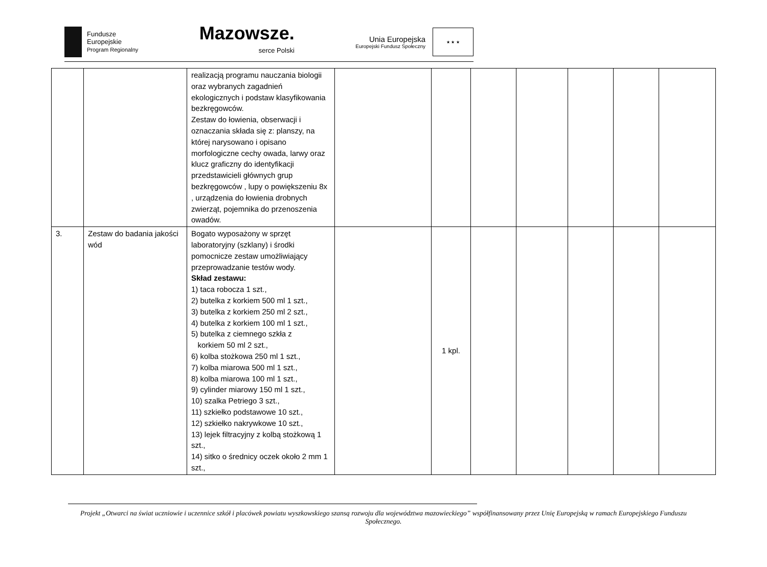Fundusze
Europejskie
Program Regionalny
Mazowsze.
serce Polski
Unia Europejska
Europejski Fundusz Społeczny
★ ★ ★
| | | realizacją programu nauczania biologii oraz wybranych zagadnień ekologicznych i podstaw klasyfikowania bezkręgowców. Zestaw do łowienia, obserwacji i oznaczania składa się z: planszy, na której narysowano i opisano morfologiczne cechy owada, larwy oraz klucz graficzny do identyfikacji przedstawicieli głównych grup bezkręgowców , lupy o powiększeniu 8x , urządzenia do łowienia drobnych zwierząt, pojemnika do przenoszenia owadów. | | | | | | | |
| 3. | Zestaw do badania jakości wód | Bogato wyposażony w sprzęt laboratoryjny (szklany) i środki pomocnicze zestaw umożliwiający przeprowadzanie testów wody. Skład zestawu: 1) taca robocza 1 szt., 2) butelka z korkiem 500 ml 1 szt., 3) butelka z korkiem 250 ml 2 szt., 4) butelka z korkiem 100 ml 1 szt., 5) butelka z ciemnego szkła z korkiem 50 ml 2 szt., 6) kolba stożkowa 250 ml 1 szt., 7) kolba miarowa 500 ml 1 szt., 8) kolba miarowa 100 ml 1 szt., 9) cylinder miarowy 150 ml 1 szt., 10) szalka Petriego 3 szt., 11) szkiełko podstawowe 10 szt., 12) szkiełko nakrywkowe 10 szt., 13) lejek filtracyjny z kolbą stożkową 1 szt., 14) sitko o średnicy oczek około 2 mm 1 szt., | | 1 kpl. | | | | | |
Projekt „Otwarci na świat uczniowie i uczennice szkół i placówek powiatu wyszkowskiego szansą rozwoju dla województwa mazowieckiego” współfinansowany przez Unię Europejską w ramach Europejskiego Funduszu Społecznego.